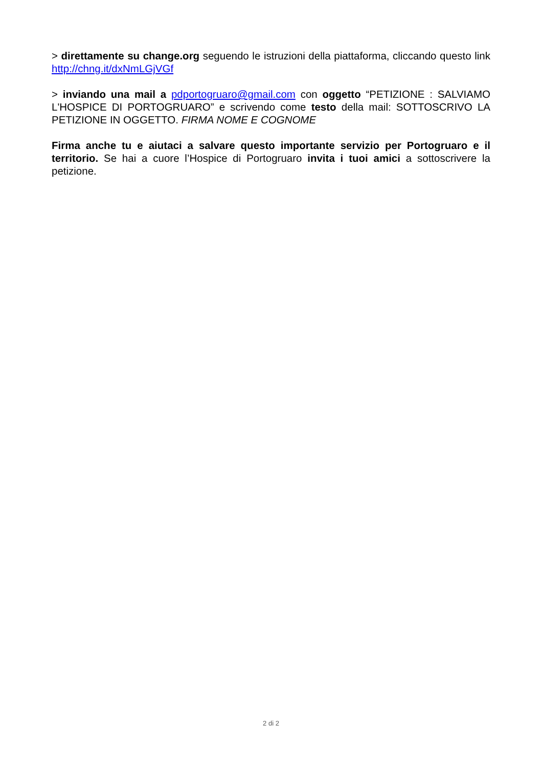> direttamente su change.org seguendo le istruzioni della piattaforma, cliccando questo link http://chng.it/dxNmLGjVGf
> inviando una mail a pdportogruaro@gmail.com con oggetto “PETIZIONE : SALVIAMO L'HOSPICE DI PORTOGRUARO” e scrivendo come testo della mail: SOTTOSCRIVO LA PETIZIONE IN OGGETTO. FIRMA NOME E COGNOME
Firma anche tu e aiutaci a salvare questo importante servizio per Portogruaro e il territorio. Se hai a cuore l’Hospice di Portogruaro invita i tuoi amici a sottoscrivere la petizione.
2 di 2